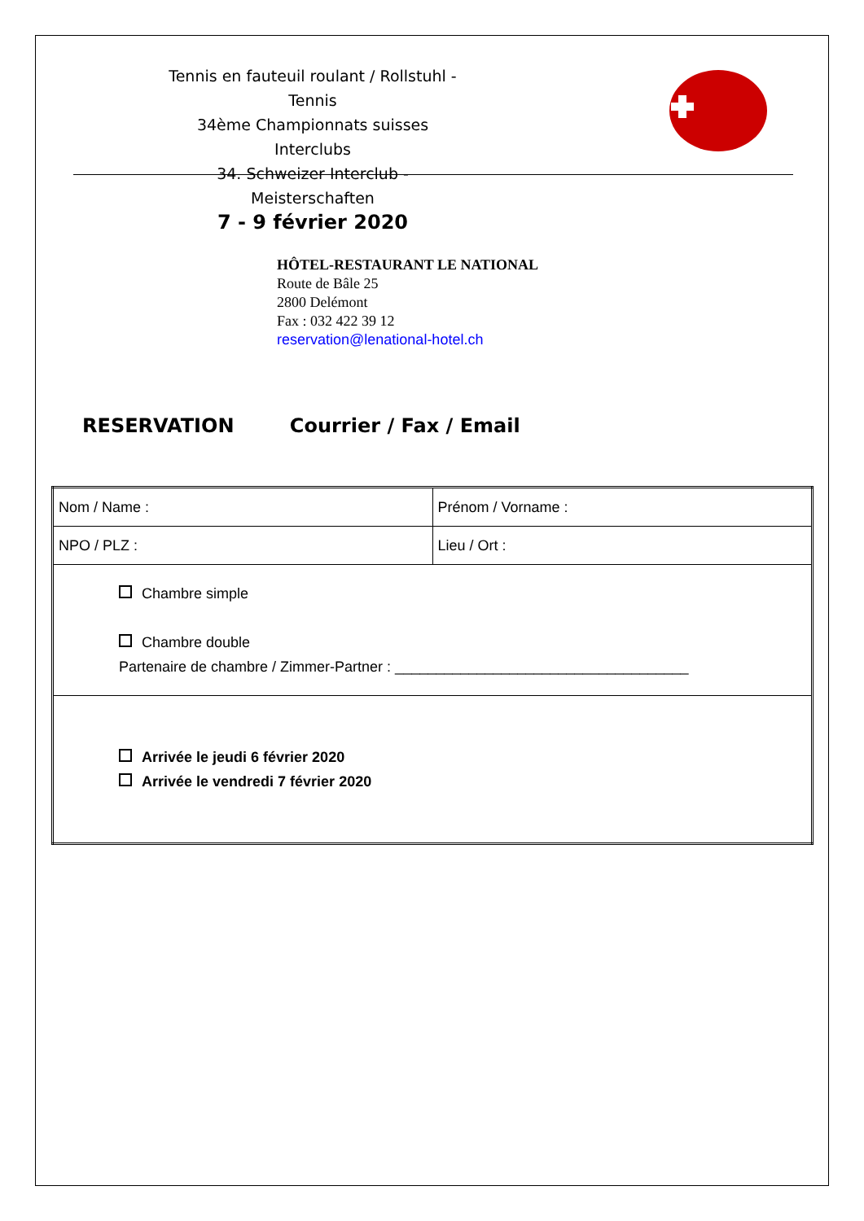Tennis en fauteuil roulant / Rollstuhl - Tennis
34ème Championnats suisses Interclubs
34. Schweizer Interclub - Meisterschaften
7 - 9 février 2020
HÔTEL-RESTAURANT LE NATIONAL
Route de Bâle 25
2800 Delémont
Fax : 032 422 39 12
reservation@lenational-hotel.ch
RESERVATION Courrier / Fax / Email
| Nom / Name : | Prénom / Vorname : |
| NPO / PLZ : | Lieu / Ort : |
| Chambre simple Chambre double Partenaire de chambre / Zimmer-Partner : ____________________________________ | |
| Arrivée le jeudi 6 février 2020 Arrivée le vendredi 7 février 2020 | |